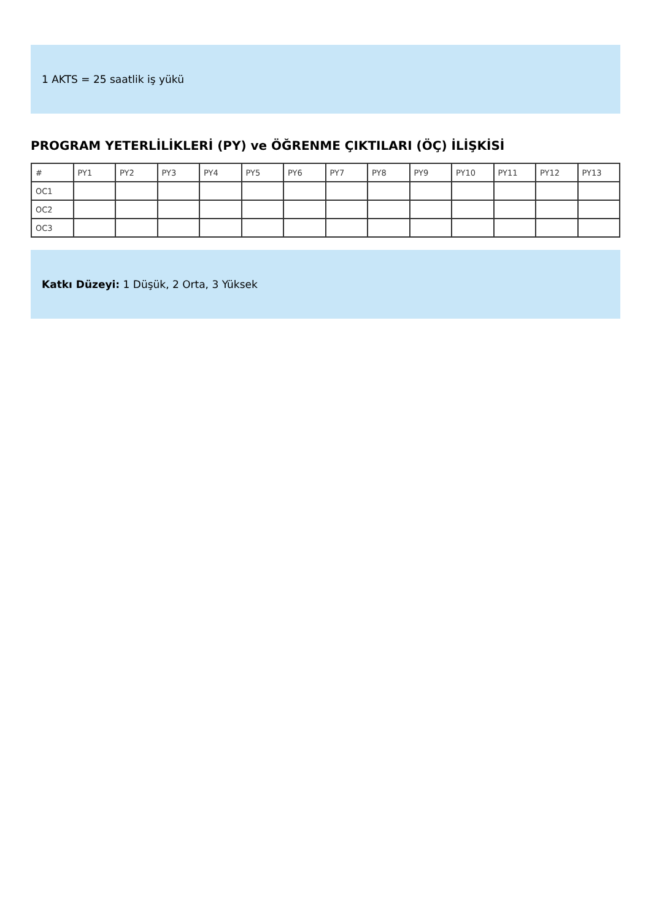1 AKTS = 25 saatlik iş yükü
PROGRAM YETERLİLİKLERİ (PY) ve ÖĞRENME ÇIKTILARI (ÖÇ) İLİŞKİSİ
| # | PY1 | PY2 | PY3 | PY4 | PY5 | PY6 | PY7 | PY8 | PY9 | PY10 | PY11 | PY12 | PY13 |
| --- | --- | --- | --- | --- | --- | --- | --- | --- | --- | --- | --- | --- | --- |
| OC1 | | | | | | | | | | | | | |
| OC2 | | | | | | | | | | | | | |
| OC3 | | | | | | | | | | | | | |
Katkı Düzeyi: 1 Düşük, 2 Orta, 3 Yüksek